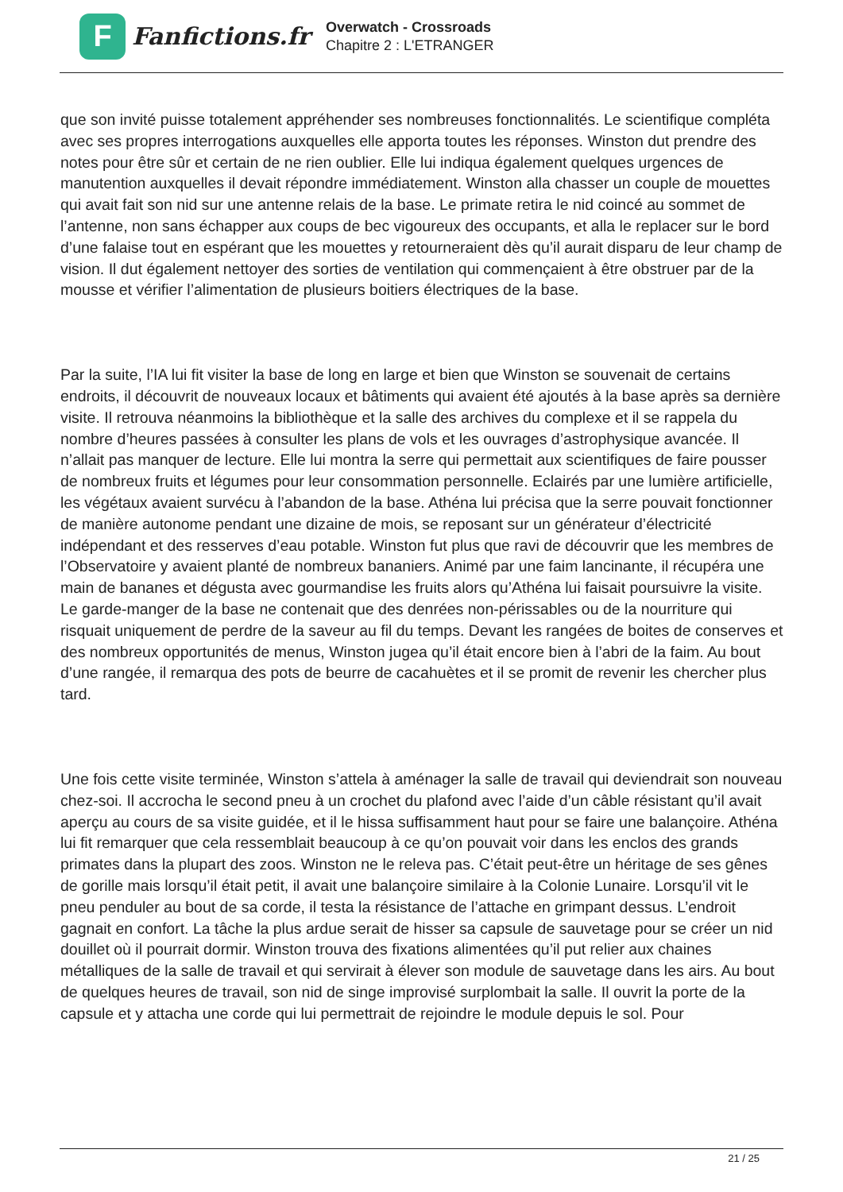F
Fanfictions.fr
Overwatch - Crossroads
Chapitre 2 : L'ETRANGER
que son invité puisse totalement appréhender ses nombreuses fonctionnalités. Le scientifique compléta avec ses propres interrogations auxquelles elle apporta toutes les réponses. Winston dut prendre des notes pour être sûr et certain de ne rien oublier. Elle lui indiqua également quelques urgences de manutention auxquelles il devait répondre immédiatement. Winston alla chasser un couple de mouettes qui avait fait son nid sur une antenne relais de la base. Le primate retira le nid coincé au sommet de l’antenne, non sans échapper aux coups de bec vigoureux des occupants, et alla le replacer sur le bord d’une falaise tout en espérant que les mouettes y retourneraient dès qu’il aurait disparu de leur champ de vision. Il dut également nettoyer des sorties de ventilation qui commençaient à être obstruer par de la mousse et vérifier l’alimentation de plusieurs boitiers électriques de la base.
Par la suite, l’IA lui fit visiter la base de long en large et bien que Winston se souvenait de certains endroits, il découvrit de nouveaux locaux et bâtiments qui avaient été ajoutés à la base après sa dernière visite. Il retrouva néanmoins la bibliothèque et la salle des archives du complexe et il se rappela du nombre d’heures passées à consulter les plans de vols et les ouvrages d’astrophysique avancée. Il n’allait pas manquer de lecture. Elle lui montra la serre qui permettait aux scientifiques de faire pousser de nombreux fruits et légumes pour leur consommation personnelle. Eclairés par une lumière artificielle, les végétaux avaient survécu à l’abandon de la base. Athéna lui précisa que la serre pouvait fonctionner de manière autonome pendant une dizaine de mois, se reposant sur un générateur d’électricité indépendant et des resserves d’eau potable. Winston fut plus que ravi de découvrir que les membres de l’Observatoire y avaient planté de nombreux bananiers. Animé par une faim lancinante, il récupéra une main de bananes et dégusta avec gourmandise les fruits alors qu’Athéna lui faisait poursuivre la visite. Le garde-manger de la base ne contenait que des denrées non-périssables ou de la nourriture qui risquait uniquement de perdre de la saveur au fil du temps. Devant les rangées de boites de conserves et des nombreux opportunités de menus, Winston jugea qu’il était encore bien à l’abri de la faim. Au bout d’une rangée, il remarqua des pots de beurre de cacahuètes et il se promit de revenir les chercher plus tard.
Une fois cette visite terminée, Winston s’attela à aménager la salle de travail qui deviendrait son nouveau chez-soi. Il accrocha le second pneu à un crochet du plafond avec l’aide d’un câble résistant qu’il avait aperçu au cours de sa visite guidée, et il le hissa suffisamment haut pour se faire une balançoire. Athéna lui fit remarquer que cela ressemblait beaucoup à ce qu’on pouvait voir dans les enclos des grands primates dans la plupart des zoos. Winston ne le releva pas. C’était peut-être un héritage de ses gênes de gorille mais lorsqu’il était petit, il avait une balançoire similaire à la Colonie Lunaire. Lorsqu’il vit le pneu penduler au bout de sa corde, il testa la résistance de l’attache en grimpant dessus. L’endroit gagnait en confort. La tâche la plus ardue serait de hisser sa capsule de sauvetage pour se créer un nid douillet où il pourrait dormir. Winston trouva des fixations alimentées qu’il put relier aux chaines métalliques de la salle de travail et qui servirait à élever son module de sauvetage dans les airs. Au bout de quelques heures de travail, son nid de singe improvisé surplombait la salle. Il ouvrit la porte de la capsule et y attacha une corde qui lui permettrait de rejoindre le module depuis le sol. Pour
21 / 25